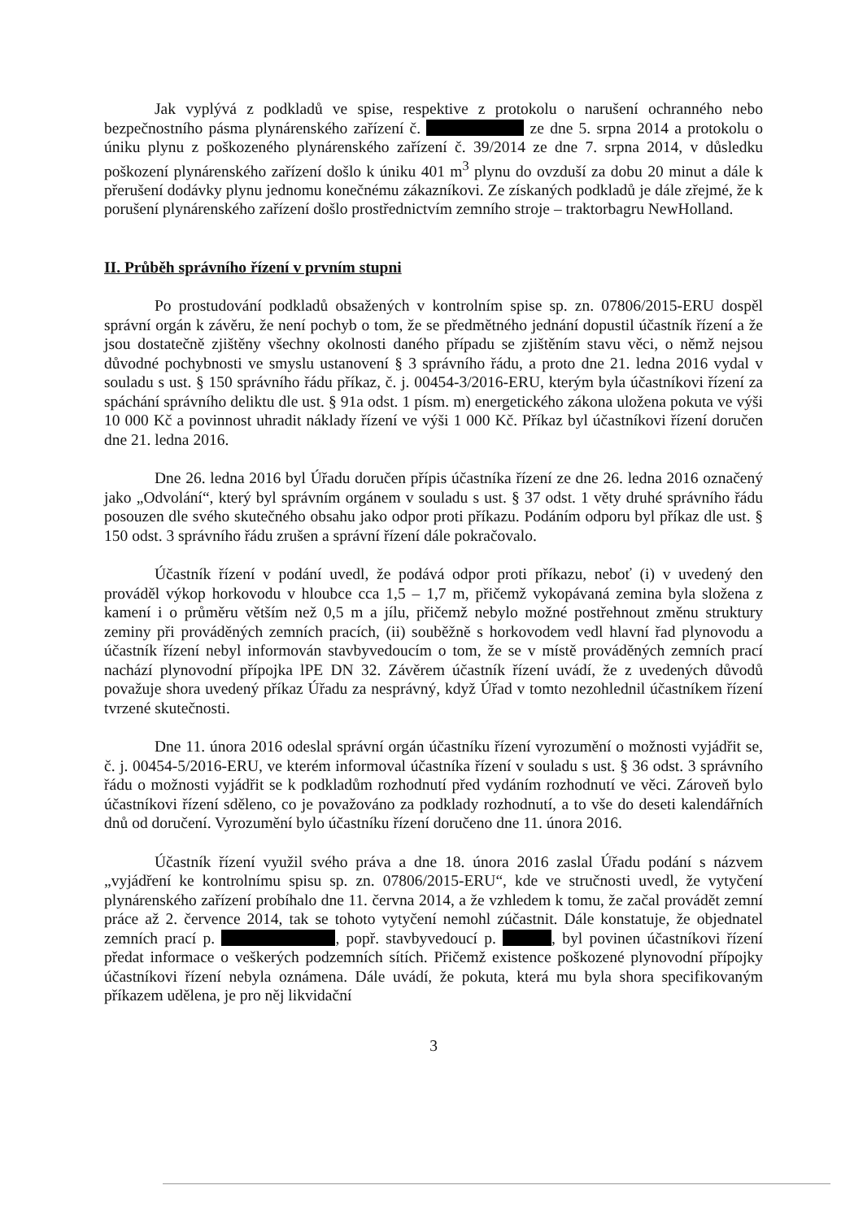Jak vyplývá z podkladů ve spise, respektive z protokolu o narušení ochranného nebo bezpečnostního pásma plynárenského zařízení č. ze dne 5. srpna 2014 a protokolu o úniku plynu z poškozeného plynárenského zařízení č. 39/2014 ze dne 7. srpna 2014, v důsledku poškození plynárenského zařízení došlo k úniku 401 m<sup>3</sup> plynu do ovzduší za dobu 20 minut a dále k přerušení dodávky plynu jednomu konečnému zákazníkovi. Ze získaných podkladů je dále zřejmé, že k porušení plynárenského zařízení došlo prostřednictvím zemního stroje – traktorbagru NewHolland.
II. Průběh správního řízení v prvním stupni
Po prostudování podkladů obsažených v kontrolním spise sp. zn. 07806/2015-ERU dospěl správní orgán k závěru, že není pochyb o tom, že se předmětného jednání dopustil účastník řízení a že jsou dostatečně zjištěny všechny okolnosti daného případu se zjištěním stavu věci, o němž nejsou důvodné pochybnosti ve smyslu ustanovení § 3 správního řádu, a proto dne 21. ledna 2016 vydal v souladu s ust. § 150 správního řádu příkaz, č. j. 00454-3/2016-ERU, kterým byla účastníkovi řízení za spáchání správního deliktu dle ust. § 91a odst. 1 písm. m) energetického zákona uložena pokuta ve výši 10 000 Kč a povinnost uhradit náklady řízení ve výši 1 000 Kč. Příkaz byl účastníkovi řízení doručen dne 21. ledna 2016.
Dne 26. ledna 2016 byl Úřadu doručen přípis účastníka řízení ze dne 26. ledna 2016 označený jako „Odvolání“, který byl správním orgánem v souladu s ust. § 37 odst. 1 věty druhé správního řádu posouzen dle svého skutečného obsahu jako odpor proti příkazu. Podáním odporu byl příkaz dle ust. § 150 odst. 3 správního řádu zrušen a správní řízení dále pokračovalo.
Účastník řízení v podání uvedl, že podává odpor proti příkazu, neboť (i) v uvedený den prováděl výkop horkovodu v hloubce cca 1,5 – 1,7 m, přičemž vykopávaná zemina byla složena z kamení i o průměru větším než 0,5 m a jílu, přičemž nebylo možné postřehnout změnu struktury zeminy při prováděných zemních pracích, (ii) souběžně s horkovodem vedl hlavní řad plynovodu a účastník řízení nebyl informován stavbyvedoucím o tom, že se v místě prováděných zemních prací nachází plynovodní přípojka lPE DN 32. Závěrem účastník řízení uvádí, že z uvedených důvodů považuje shora uvedený příkaz Úřadu za nesprávný, když Úřad v tomto nezohlednil účastníkem řízení tvrzené skutečnosti.
Dne 11. února 2016 odeslal správní orgán účastníku řízení vyrozumění o možnosti vyjádřit se, č. j. 00454-5/2016-ERU, ve kterém informoval účastníka řízení v souladu s ust. § 36 odst. 3 správního řádu o možnosti vyjádřit se k podkladům rozhodnutí před vydáním rozhodnutí ve věci. Zároveň bylo účastníkovi řízení sděleno, co je považováno za podklady rozhodnutí, a to vše do deseti kalendářních dnů od doručení. Vyrozumění bylo účastníku řízení doručeno dne 11. února 2016.
Účastník řízení využil svého práva a dne 18. února 2016 zaslal Úřadu podání s názvem „vyjádření ke kontrolnímu spisu sp. zn. 07806/2015-ERU“, kde ve stručnosti uvedl, že vytyčení plynárenského zařízení probíhalo dne 11. června 2014, a že vzhledem k tomu, že začal provádět zemní práce až 2. července 2014, tak se tohoto vytyčení nemohl zúčastnit. Dále konstatuje, že objednatel zemních prací p. , popř. stavbyvedoucí p. , byl povinen účastníkovi řízení předat informace o veškerých podzemních sítích. Přičemž existence poškozené plynovodní přípojky účastníkovi řízení nebyla oznámena. Dále uvádí, že pokuta, která mu byla shora specifikovaným příkazem udělena, je pro něj likvidační
3